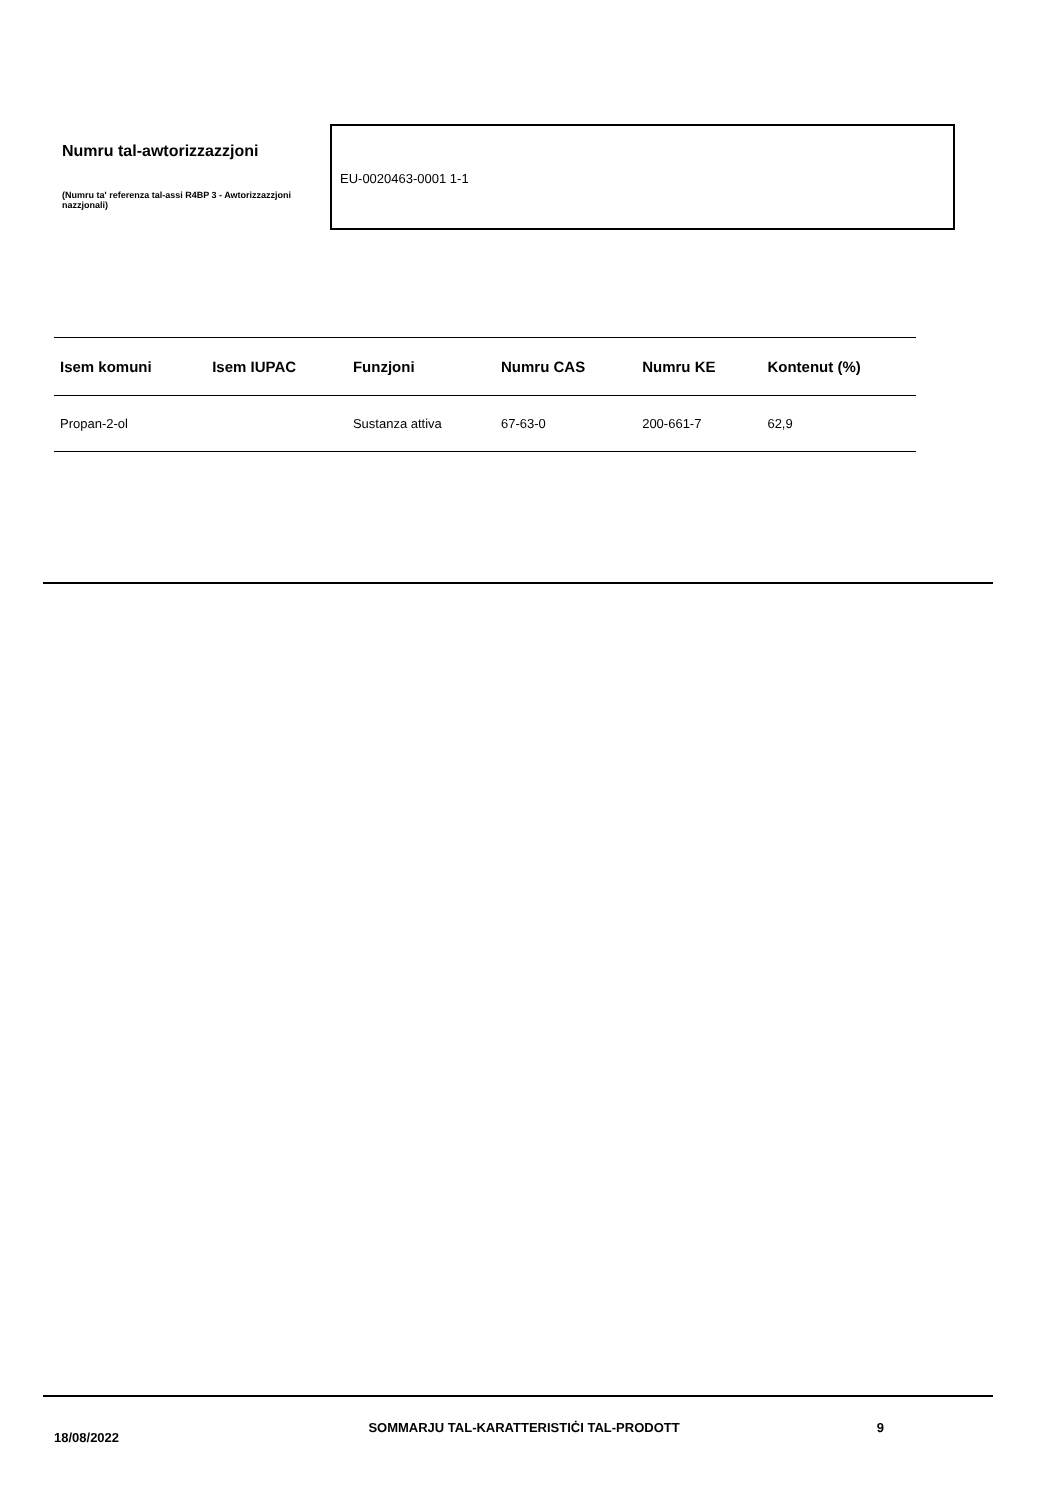Numru tal-awtorizzazzjoni
(Numru ta' referenza tal-assi R4BP 3 - Awtorizzazzjoni nazzjonali)
EU-0020463-0001 1-1
| Isem komuni | Isem IUPAC | Funzjoni | Numru CAS | Numru KE | Kontenut (%) |
| --- | --- | --- | --- | --- | --- |
| Propan-2-ol | | Sustanza attiva | 67-63-0 | 200-661-7 | 62,9 |
18/08/2022
SOMMARJU TAL-KARATTERISTIĊI TAL-PRODOTT 9